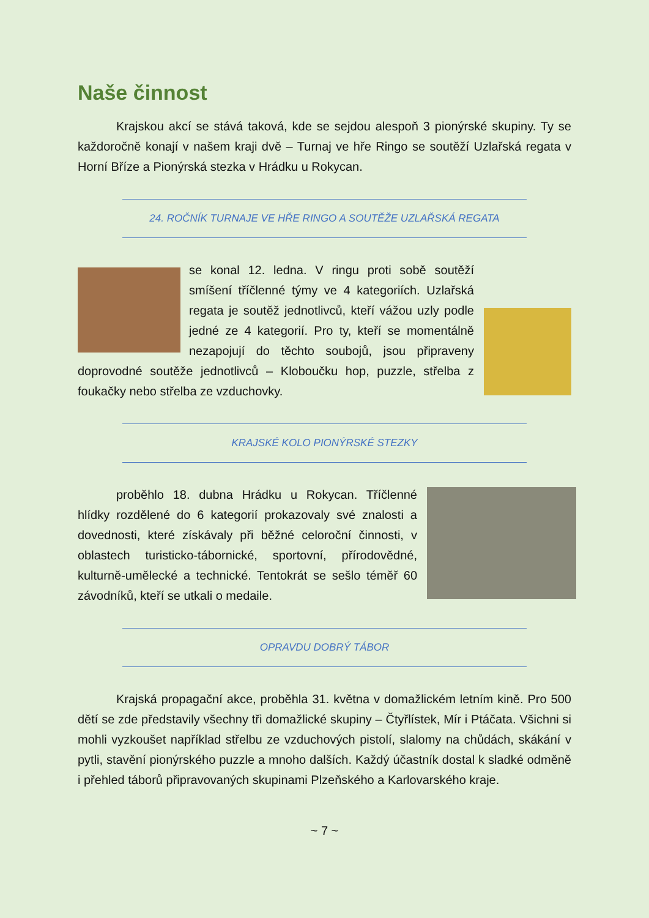Naše činnost
Krajskou akcí se stává taková, kde se sejdou alespoň 3 pionýrské skupiny. Ty se každoročně konají v našem kraji dvě – Turnaj ve hře Ringo se soutěží Uzlařská regata v Horní Bříze a Pionýrská stezka v Hrádku u Rokycan.
24. ROČNÍK TURNAJE VE HŘE RINGO A SOUTĚŽE UZLAŘSKÁ REGATA
se konal 12. ledna. V ringu proti sobě soutěží smíšení tříčlenné týmy ve 4 kategoriích. Uzlařská regata je soutěž jednotlivců, kteří vážou uzly podle jedné ze 4 kategorií. Pro ty, kteří se momentálně nezapojují do těchto soubojů, jsou připraveny doprovodné soutěže jednotlivců – Kloboučku hop, puzzle, střelba z foukačky nebo střelba ze vzduchovky.
KRAJSKÉ KOLO PIONÝRSKÉ STEZKY
proběhlo 18. dubna Hrádku u Rokycan. Tříčlenné hlídky rozdělené do 6 kategorií prokazovaly své znalosti a dovednosti, které získávaly při běžné celoroční činnosti, v oblastech turisticko-tábornické, sportovní, přírodovědné, kulturně-umělecké a technické. Tentokrát se sešlo téměř 60 závodníků, kteří se utkali o medaile.
OPRAVDU DOBRÝ TÁBOR
Krajská propagační akce, proběhla 31. května v domažlickém letním kině. Pro 500 dětí se zde představily všechny tři domažlické skupiny – Čtyřlístek, Mír i Ptáčata. Všichni si mohli vyzkoušet například střelbu ze vzduchových pistolí, slalomy na chůdách, skákání v pytli, stavění pionýrského puzzle a mnoho dalších. Každý účastník dostal k sladké odměně i přehled táborů připravovaných skupinami Plzeňského a Karlovarského kraje.
~ 7 ~